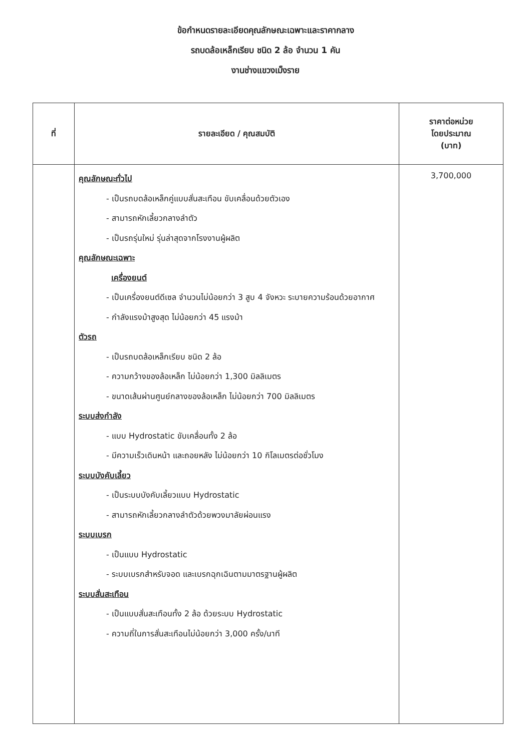ข้อกำหนดรายละเอียดคุณลักษณะเฉพาะและราคากลาง
รถบดล้อเหล็กเรียบ ชนิด 2 ล้อ จำนวน 1 คัน
งานช่างแขวงเม็งราย
| ที่ | รายละเอียด / คุณสมบัติ | ราคาต่อหน่วย โดยประมาณ (บาท) |
| --- | --- | --- |
| | คุณลักษณะทั่วไป - เป็นรถบดล้อเหล็กคู่แบบสั่นสะเทือน ขับเคลื่อนด้วยตัวเอง - สามารถหักเลี้ยวกลางลำตัว - เป็นรถรุ่นใหม่ รุ่นล่าสุดจากโรงงานผู้ผลิต คุณลักษณะเฉพาะ เครื่องยนต์ - เป็นเครื่องยนต์ดีเซล จำนวนไม่น้อยกว่า 3 สูบ 4 จังหวะ ระบายความร้อนด้วยอากาศ - กำลังแรงม้าสูงสุด ไม่น้อยกว่า 45 แรงม้า ตัวรถ - เป็นรถบดล้อเหล็กเรียบ ชนิด 2 ล้อ - ความกว้างของล้อเหล็ก ไม่น้อยกว่า 1,300 มิลลิเมตร - ขนาดเส้นผ่านศูนย์กลางของล้อเหล็ก ไม่น้อยกว่า 700 มิลลิเมตร ระบบส่งกำลัง - แบบ Hydrostatic ขับเคลื่อนทั้ง 2 ล้อ - มีความเร็วเดินหน้า และถอยหลัง ไม่น้อยกว่า 10 กิโลเมตรต่อชั่วโมง ระบบบังคับเลี้ยว - เป็นระบบบังคับเลี้ยวแบบ Hydrostatic - สามารถหักเลี้ยวกลางลำตัวด้วยพวงมาลัยผ่อนแรง ระบบเบรก - เป็นแบบ Hydrostatic - ระบบเบรกสำหรับจอด และเบรกฉุกเฉินตามมาตรฐานผู้ผลิต ระบบสั่นสะเทือน - เป็นแบบสั่นสะเทือนทั้ง 2 ล้อ ด้วยระบบ Hydrostatic - ความถี่ในการสั่นสะเทือนไม่น้อยกว่า 3,000 ครั้ง/นาที | 3,700,000 |